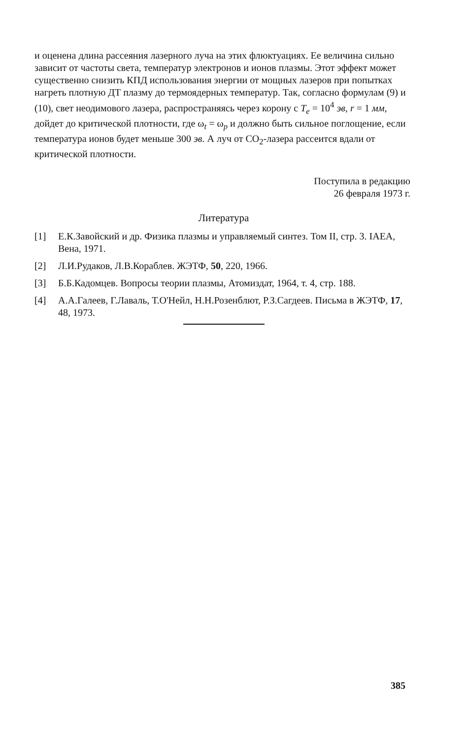и оценена длина рассеяния лазерного луча на этих флюктуациях. Ее величина сильно зависит от частоты света, температур электронов и ионов плазмы. Этот эффект может существенно снизить КПД использования энергии от мощных лазеров при попытках нагреть плотную ДТ плазму до термоядерных температур. Так, согласно формулам (9) и (10), свет неодимового лазера, распространяясь через корону с T<sub>e</sub> = 10<sup>4</sup> эв, r = 1 мм, дойдет до критической плотности, где ω<sub>t</sub> = ω<sub>p</sub> и должно быть сильное поглощение, если температура ионов будет меньше 300 эв. А луч от CO<sub>2</sub>-лазера рассеится вдали от критической плотности.
Поступила в редакцию
26 февраля 1973 г.
Литература
[1] Е.К.Завойский и др. Физика плазмы и управляемый синтез. Том II, стр. 3. IAEA, Вена, 1971.
[2] Л.И.Рудаков, Л.В.Кораблев. ЖЭТФ, 50, 220, 1966.
[3] Б.Б.Кадомцев. Вопросы теории плазмы, Атомиздат, 1964, т. 4, стр. 188.
[4] А.А.Галеев, Г.Лаваль, Т.О'Нейл, Н.Н.Розенблют, Р.З.Сагдеев. Письма в ЖЭТФ, 17, 48, 1973.
385